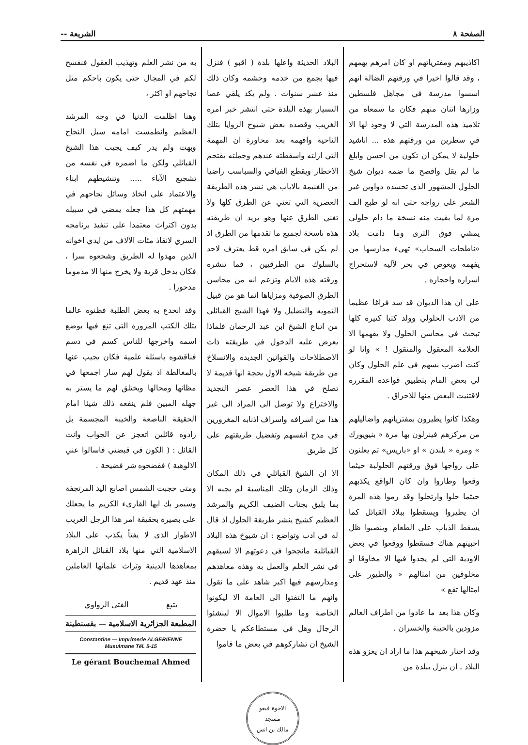الصفحة ٨ الشريعة --
اكاذيبهم ومفترياتهم او كان امرهم يهمهم ، وقد قالوا اخيرا في ورقتهم الضالة انهم اسسوا مدرسة في مجاهل فلسطين وزارها اثنان منهم فكان ما سمعاه من تلاميذ هذه المدرسة التي لا وجود لها الا في سطرين من ورقتهم هذه ... اناشيد حلولية لا يمكن ان تكون من احسن وابلغ ما لم يقل وافصح ما ضمه ديوان شيخ الحلول المشهور الذي تحسده دواوين غير الشعر على رواجه حتى انه لو طبع الف مرة لما بقيت منه نسخة ما دام حلولي يمشي فوق الثرى وما دامت بلاد «ناطحات السحاب» تهيء مدارسها من يفهمه ويغوص في بحر لآليه لاستخراج اسراره واحجاره .
على ان هذا الديوان قد سد فراغا عظيما من الادب الحلولي وولد كتبا كثيرة كلها تبحث في محاسن الحلول ولا يفهمها الا العلامة المعقول والمنقول ! » وانا لو كنت اضرب بسهم في علم الحلول وكان لي بعض المام بتطبيق قواعده المقررة لاقتنيت البعض منها للاحراق .
وهكذا كانوا يطيرون بمفترياتهم واضاليلهم من مركزهم فينزلون بها مرة « بنيويورك » ومرة « بلندن » او «باريس» ثم يعلنون على رواجها فوق ورقتهم الحلولية حيثما وقعوا وطاروا وان كان الواقع يكذبهم حيثما حلوا وارتحلوا وقد رموا هذه المرة ان يطيروا ويسقطوا ببلاد القبائل كما يسقط الذباب على الطعام وينصبوا ظل اخبيتهم هناك فسقطوا ووقعوا في بعض الاودية التي لم يجدوا فيها الا مخاوقا او مخلوقين من امثالهم « والطيور على امثالها تقع »
وكان هذا بعد ما عادوا من اطراف العالم مزودين بالخيبة والخسران .
وقد اختار شيخهم هذا ما اراد ان يغزو هذه البلاد ـ ان ينزل ببلدة من
البلاد الحديثة واعلها بلدة ( اقبو ) فنزل فيها بجمع من خدمه وحشمه وكان ذلك منذ عشر سنوات . ولم يكد يلقي عصا التسيار بهذه البلدة حتى انتشر خبر امره الغريب وقصده بعض شيوخ الزوايا بتلك الناحية وافهمه بعد محاورة ان المهمة التي ازلته واسقطته عندهم وجملته يقتحم الاخطار ويقطع الفيافي والسباسب راضيا من الغنيمة بالاياب هي نشر هذه الطريقة العصرية التي تغني عن الطرق كلها ولا تغني الطرق عنها وهو يريد ان طريقته هذه ناسخة لجميع ما تقدمها من الطرق اذ لم يكن في سابق امره قط يعترف لاحد بالسلوك من الطرقيين ، فما تنشره ورقته هذه الايام وتزعم انه من محاسن الطرق الصوفية ومزاياها انما هو من قبيل التمويه والتضليل ولا فهذا الشيخ القبائلي من اتباع الشيخ ابن عبد الرحمان فلماذا يعرض عليه الدخول في طريقته ذات الاصطلاحات والقوانين الجديدة والانسلاخ من طريقة شيخه الاول بحجة انها قديمة لا تصلح في هذا العصر عصر التجديد والاختراع ولا توصل الى المراد الى غير هذا من اسرافه واسراف اذنابه المغرورين في مدح انفسهم وتفضيل طريقتهم على كل طريق
الا ان الشيخ القبائلي في ذلك المكان وذلك الزمان وتلك المناسبة لم يجبه الا بما يليق بجناب الضيف الكريم والمرشد العظيم كشيخ ينشر طريقة الحلول اذ قال له في ادب وتواضع : ان شيوخ هذه البلاد القبائلية مانجحوا في دعوتهم الا لسبقهم في نشر العلم والعمل به وهذه معاهدهم ومدارسهم فيها اكبر شاهد على ما نقول وانهم ما التفتوا الى العامة الا ليكونوا الخاصة وما طلبوا الاموال الا لينشئوا الرجال وهل في مستطاعكم يا حضرة الشيخ ان تشاركوهم في بعض ما قاموا
به من نشر العلم وتهذيب العقول فنفسح لكم في المجال حتى يكون باحكم مثل نجاحهم او اكثر ،
وهنا اظلمت الدنيا في وجه المرشد العظيم وانطمست امامه سبل النجاح وبهت ولم يدر كيف يجيب هذا الشيخ القبائلي ولكن ما اضمره في نفسه من تشجيع الآباء ..... وتنشيطهم ابناء والاعتماد على اتخاذ وسائل نجاحهم في مهمتهم كل هذا جعله يمضي في سبيله بدون اكتراث معتمدا على تنفيذ برنامجه السري لانقاذ مئات الآلاف من ايدي اخوانه الذين مهدوا له الطريق وشجعوه سرا ، فكان يدخل قرية ولا يخرج منها الا مذموما مدحورا .
وقد انخدع به بعض الطلبة فظنوه عالما بتلك الكتب المزورة التي تنع فيها بوضع اسمه واخرجها للناس كسم في دسم فناقشوه باسئلة علمية فكان يجيب عنها بالمغالطة اذ يقول لهم سار اجمعها في مظانها ومحالها ويختلق لهم ما يستر به جهله المبين فلم ينفعه ذلك شيئا امام الحقيقة الناصعة والخيبة المجسمة بل زادوه قائلين اتعجز عن الجواب وانت القائل : ( الكون في قبضتي فاسالوا عني الالوهية ) ففضحوه شر فضيحة .
ومتى حجبت الشمس اصابع اليد المرتجفة وسيمر بك ايها القاريء الكريم ما يجعلك على بصيرة بحقيقة امر هذا الرجل الغريب الاطوار الذى لا يفتأ يكذب على البلاد الاسلامية التي منها بلاد القبائل الزاهرة بمعاهدها الدينية وتراث علمائها العاملين منذ عهد قديم .
يتبع الفتى الزواوي
المطبعة الجزائرية الاسلامية — بقسنطينة
Constantine — Imprimerie ALGERIENNE
Musulmane Tél. 5-15
Le gérant Bouchemal Ahmed
الاخوة فيعو
مسجد
مالك بن انس